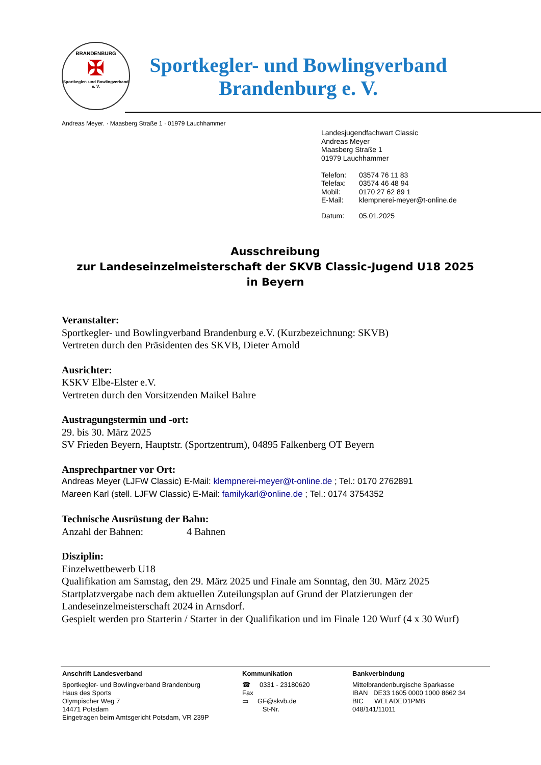BRANDENBURG
✠
Sportkegler- und Bowlingverband e. V.
Sportkegler- und Bowlingverband
Brandenburg e. V.
Andreas Meyer. · Maasberg Straße 1 · 01979 Lauchhammer
Landesjugendfachwart Classic
Andreas Meyer
Maasberg Straße 1
01979 Lauchhammer
| Telefon: | 03574 76 11 83 |
| Telefax: | 03574 46 48 94 |
| Mobil: | 0170 27 62 89 1 |
| E-Mail: | klempnerei-meyer@t-online.de |
| Datum: | 05.01.2025 |
Ausschreibung
zur Landeseinzelmeisterschaft der SKVB Classic-Jugend U18 2025
in Beyern
Veranstalter:
Sportkegler- und Bowlingverband Brandenburg e.V. (Kurzbezeichnung: SKVB)
Vertreten durch den Präsidenten des SKVB, Dieter Arnold
Ausrichter:
KSKV Elbe-Elster e.V.
Vertreten durch den Vorsitzenden Maikel Bahre
Austragungstermin und -ort:
29. bis 30. März 2025
SV Frieden Beyern, Hauptstr. (Sportzentrum), 04895 Falkenberg OT Beyern
Ansprechpartner vor Ort:
Andreas Meyer (LJFW Classic) E-Mail: klempnerei-meyer@t-online.de ; Tel.: 0170 2762891
Mareen Karl (stell. LJFW Classic) E-Mail: familykarl@online.de ; Tel.: 0174 3754352
Technische Ausrüstung der Bahn:
Anzahl der Bahnen: 4 Bahnen
Disziplin:
Einzelwettbewerb U18
Qualifikation am Samstag, den 29. März 2025 und Finale am Sonntag, den 30. März 2025
Startplatzvergabe nach dem aktuellen Zuteilungsplan auf Grund der Platzierungen der Landeseinzelmeisterschaft 2024 in Arnsdorf.
Gespielt werden pro Starterin / Starter in der Qualifikation und im Finale 120 Wurf (4 x 30 Wurf)
Anschrift Landesverband
Sportkegler- und Bowlingverband Brandenburg
Haus des Sports
Olympischer Weg 7
14471 Potsdam
Eingetragen beim Amtsgericht Potsdam, VR 239P
Kommunikation
☎ 0331 - 23180620
Fax
▭ GF@skvb.de
St-Nr.
Bankverbindung
Mittelbrandenburgische Sparkasse
IBAN DE33 1605 0000 1000 8662 34
BIC WELADED1PMB
048/141/11011